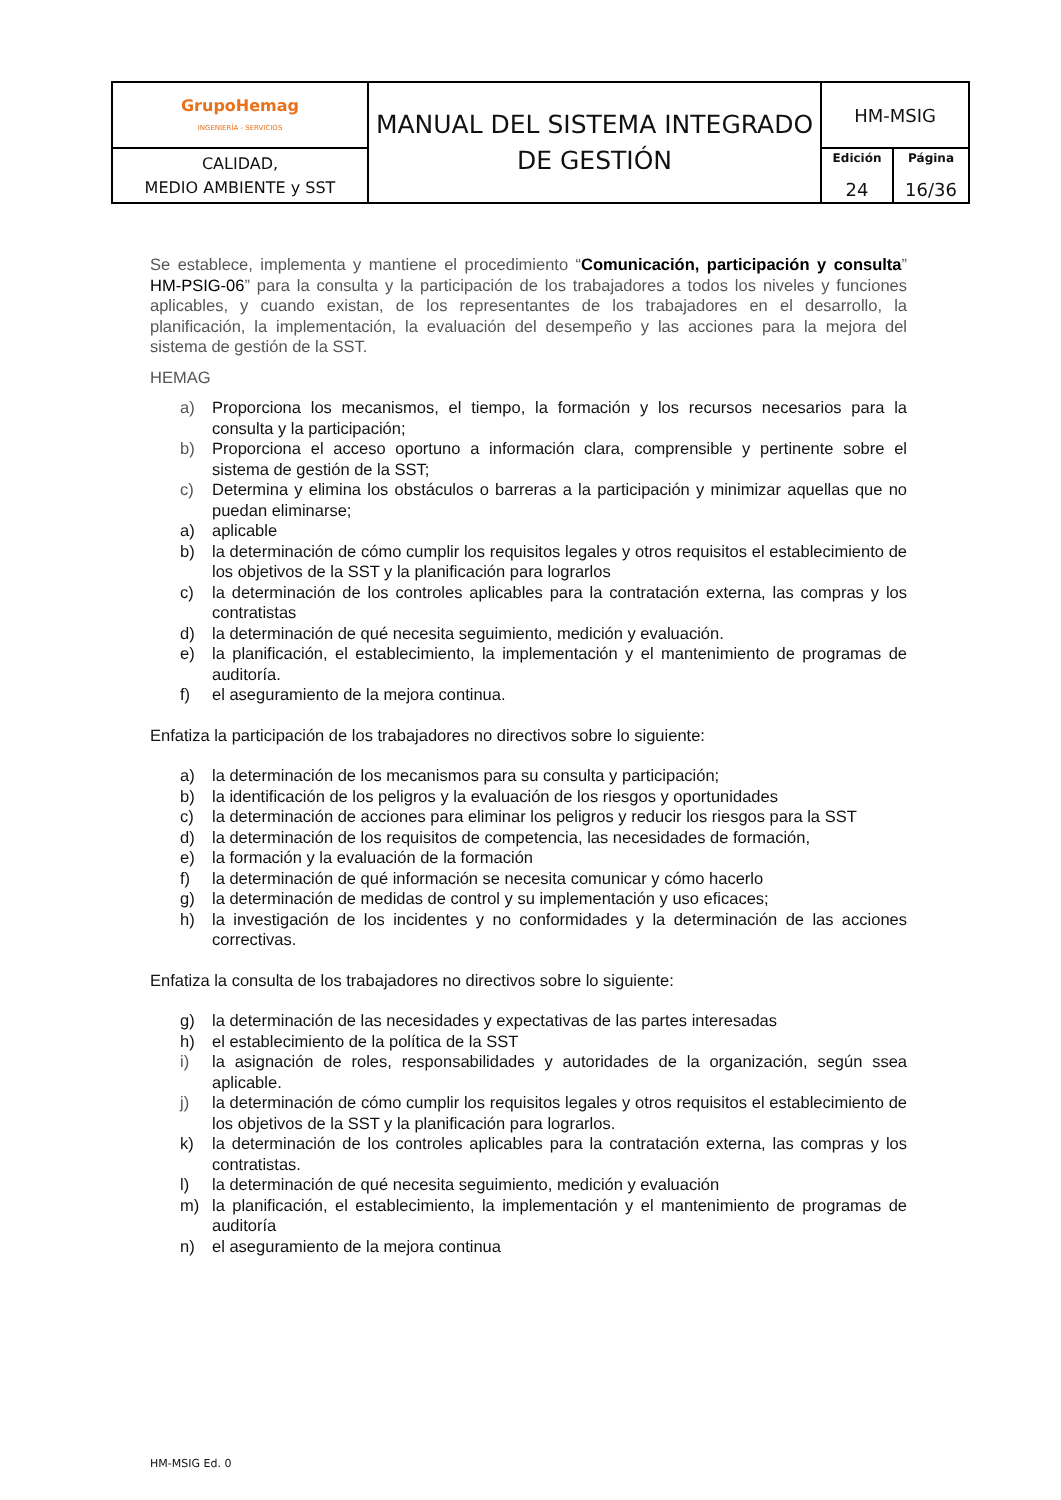| GrupoHemag INGENIERÍA - SERVICIOS | MANUAL DEL SISTEMA INTEGRADO DE GESTIÓN | HM-MSIG | |
| CALIDAD, MEDIO AMBIENTE y SST | | Edición 24 | Página 16/36 |
Se establece, implementa y mantiene el procedimiento “Comunicación, participación y consulta” HM-PSIG-06” para la consulta y la participación de los trabajadores a todos los niveles y funciones aplicables, y cuando existan, de los representantes de los trabajadores en el desarrollo, la planificación, la implementación, la evaluación del desempeño y las acciones para la mejora del sistema de gestión de la SST.
HEMAG
a) Proporciona los mecanismos, el tiempo, la formación y los recursos necesarios para la consulta y la participación;
b) Proporciona el acceso oportuno a información clara, comprensible y pertinente sobre el sistema de gestión de la SST;
c) Determina y elimina los obstáculos o barreras a la participación y minimizar aquellas que no puedan eliminarse;
a) aplicable
b) la determinación de cómo cumplir los requisitos legales y otros requisitos el establecimiento de los objetivos de la SST y la planificación para lograrlos
c) la determinación de los controles aplicables para la contratación externa, las compras y los contratistas
d) la determinación de qué necesita seguimiento, medición y evaluación.
e) la planificación, el establecimiento, la implementación y el mantenimiento de programas de auditoría.
f) el aseguramiento de la mejora continua.
Enfatiza la participación de los trabajadores no directivos sobre lo siguiente:
a) la determinación de los mecanismos para su consulta y participación;
b) la identificación de los peligros y la evaluación de los riesgos y oportunidades
c) la determinación de acciones para eliminar los peligros y reducir los riesgos para la SST
d) la determinación de los requisitos de competencia, las necesidades de formación,
e) la formación y la evaluación de la formación
f) la determinación de qué información se necesita comunicar y cómo hacerlo
g) la determinación de medidas de control y su implementación y uso eficaces;
h) la investigación de los incidentes y no conformidades y la determinación de las acciones correctivas.
Enfatiza la consulta de los trabajadores no directivos sobre lo siguiente:
g) la determinación de las necesidades y expectativas de las partes interesadas
h) el establecimiento de la política de la SST
i) la asignación de roles, responsabilidades y autoridades de la organización, según ssea aplicable.
j) la determinación de cómo cumplir los requisitos legales y otros requisitos el establecimiento de los objetivos de la SST y la planificación para lograrlos.
k) la determinación de los controles aplicables para la contratación externa, las compras y los contratistas.
l) la determinación de qué necesita seguimiento, medición y evaluación
m) la planificación, el establecimiento, la implementación y el mantenimiento de programas de auditoría
n) el aseguramiento de la mejora continua
HM-MSIG Ed. 0